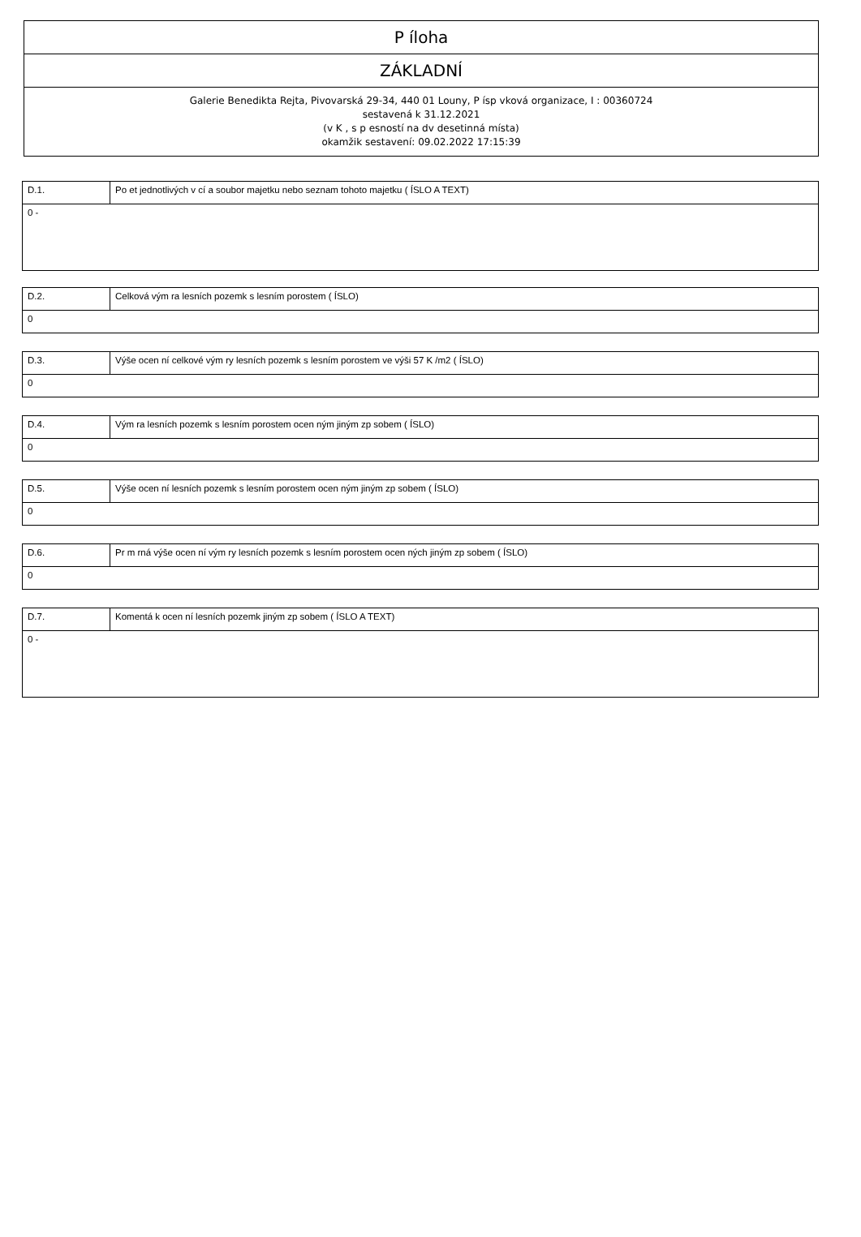| P íloha |
| ZÁKLADNÍ |
| Galerie Benedikta Rejta, Pivovarská 29-34, 440 01 Louny, P ísp vková organizace, I : 00360724 sestavená k 31.12.2021 (v K , s p esností na dv desetinná místa) okamžik sestavení: 09.02.2022 17:15:39 |
| D.1. | Po et jednotlivých v cí a soubor majetku nebo seznam tohoto majetku ( ÍSLO A TEXT) |
| 0 - | |
| D.2. | Celková vým ra lesních pozemk s lesním porostem ( ÍSLO) |
| 0 | |
| D.3. | Výše ocen ní celkové vým ry lesních pozemk s lesním porostem ve výši 57 K /m2 ( ÍSLO) |
| 0 | |
| D.4. | Vým ra lesních pozemk s lesním porostem ocen ným jiným zp sobem ( ÍSLO) |
| 0 | |
| D.5. | Výše ocen ní lesních pozemk s lesním porostem ocen ným jiným zp sobem ( ÍSLO) |
| 0 | |
| D.6. | Pr m rná výše ocen ní vým ry lesních pozemk s lesním porostem ocen ných jiným zp sobem ( ÍSLO) |
| 0 | |
| D.7. | Komentá k ocen ní lesních pozemk jiným zp sobem ( ÍSLO A TEXT) |
| 0 - | |